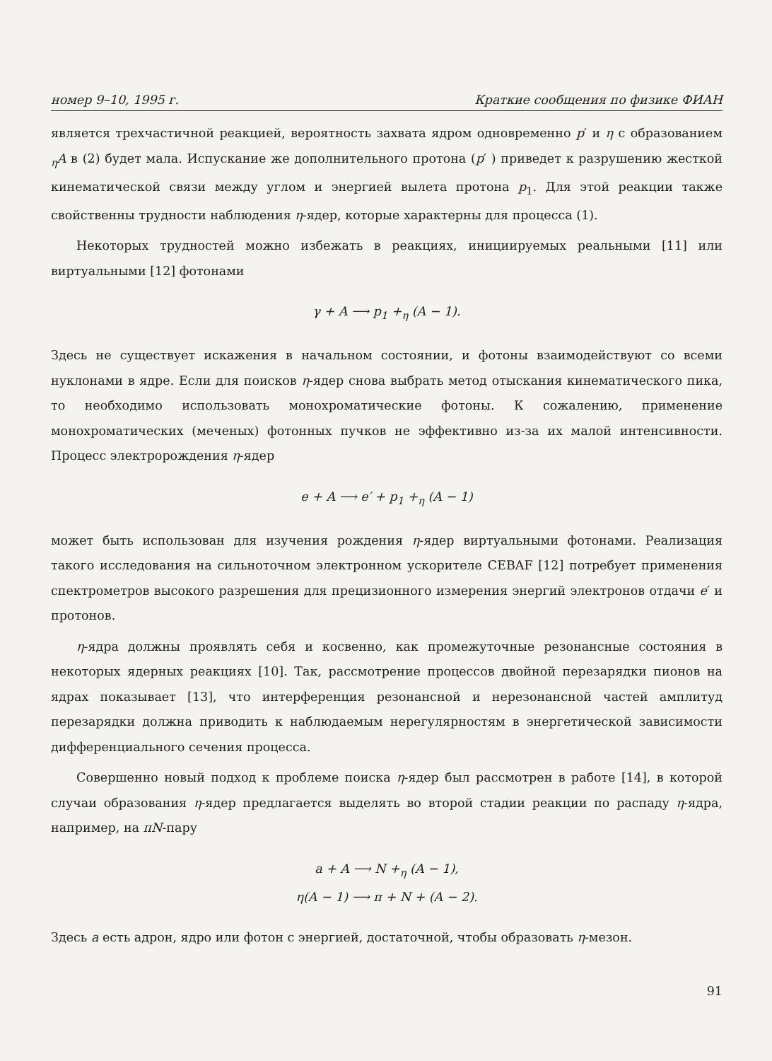номер 9–10, 1995 г. Краткие сообщения по физике ФИАН
является трехчастичной реакцией, вероятность захвата ядром одновременно p′ и η с образованием <sub>η</sub>A в (2) будет мала. Испускание же дополнительного протона (p′ ) приведет к разрушению жесткой кинематической связи между углом и энергией вылета протона p<sub>1</sub>. Для этой реакции также свойственны трудности наблюдения η-ядер, которые характерны для процесса (1).
Некоторых трудностей можно избежать в реакциях, инициируемых реальными [11] или виртуальными [12] фотонами
γ + A ⟶ p<sub>1</sub> +<sub>η</sub> (A − 1).
Здесь не существует искажения в начальном состоянии, и фотоны взаимодействуют со всеми нуклонами в ядре. Если для поисков η-ядер снова выбрать метод отыскания кинематического пика, то необходимо использовать монохроматические фотоны. К сожалению, применение монохроматических (меченых) фотонных пучков не эффективно из-за их малой интенсивности. Процесс электророждения η-ядер
e + A ⟶ e′ + p<sub>1</sub> +<sub>η</sub> (A − 1)
может быть использован для изучения рождения η-ядер виртуальными фотонами. Реализация такого исследования на сильноточном электронном ускорителе CEBAF [12] потребует применения спектрометров высокого разрешения для прецизионного измерения энергий электронов отдачи e′ и протонов.
η-ядра должны проявлять себя и косвенно, как промежуточные резонансные состояния в некоторых ядерных реакциях [10]. Так, рассмотрение процессов двойной перезарядки пионов на ядрах показывает [13], что интерференция резонансной и нерезонансной частей амплитуд перезарядки должна приводить к наблюдаемым нерегулярностям в энергетической зависимости дифференциального сечения процесса.
Совершенно новый подход к проблеме поиска η-ядер был рассмотрен в работе [14], в которой случаи образования η-ядер предлагается выделять во второй стадии реакции по распаду η-ядра, например, на πN-пару
a + A ⟶ N +<sub>η</sub> (A − 1),
η(A − 1) ⟶ π + N + (A − 2).
Здесь a есть адрон, ядро или фотон с энергией, достаточной, чтобы образовать η-мезон.
91